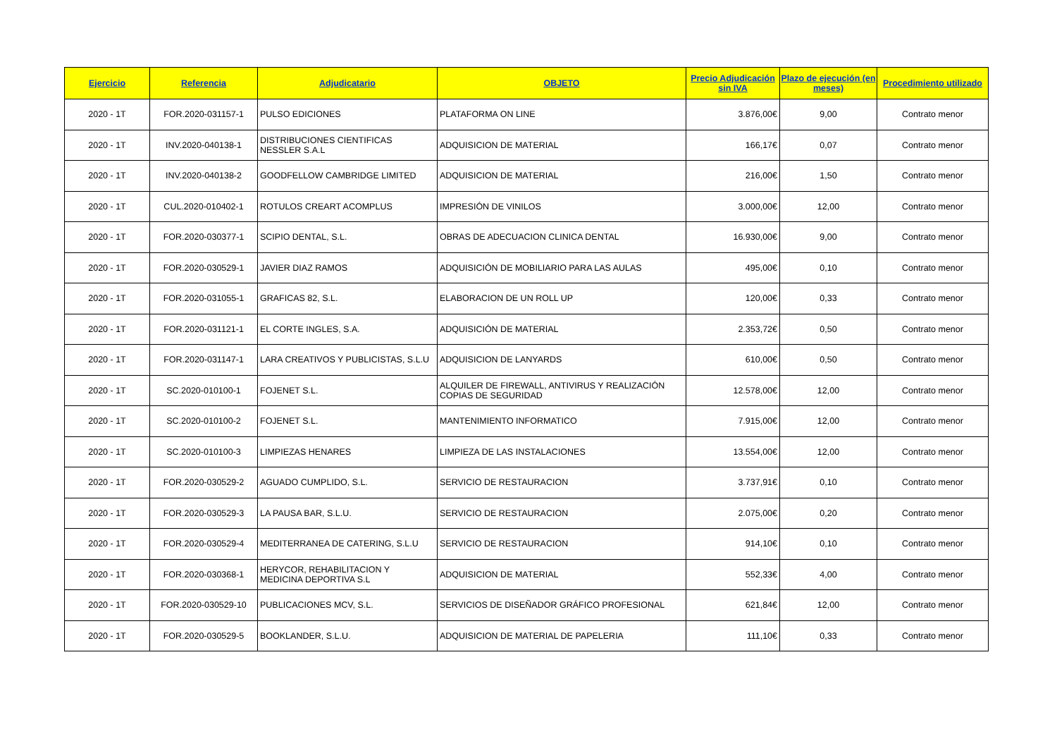| Ejercicio | Referencia | Adjudicatario | OBJETO | Precio Adjudicación sin IVA | Plazo de ejecución (en meses) | Procedimiento utilizado |
| --- | --- | --- | --- | --- | --- | --- |
| 2020 - 1T | FOR.2020-031157-1 | PULSO EDICIONES | PLATAFORMA ON LINE | 3.876,00€ | 9,00 | Contrato menor |
| 2020 - 1T | INV.2020-040138-1 | DISTRIBUCIONES CIENTIFICAS NESSLER S.A.L | ADQUISICION DE MATERIAL | 166,17€ | 0,07 | Contrato menor |
| 2020 - 1T | INV.2020-040138-2 | GOODFELLOW CAMBRIDGE LIMITED | ADQUISICION DE MATERIAL | 216,00€ | 1,50 | Contrato menor |
| 2020 - 1T | CUL.2020-010402-1 | ROTULOS CREART ACOMPLUS | IMPRESIÓN DE VINILOS | 3.000,00€ | 12,00 | Contrato menor |
| 2020 - 1T | FOR.2020-030377-1 | SCIPIO DENTAL, S.L. | OBRAS DE ADECUACION CLINICA DENTAL | 16.930,00€ | 9,00 | Contrato menor |
| 2020 - 1T | FOR.2020-030529-1 | JAVIER DIAZ RAMOS | ADQUISICIÓN DE MOBILIARIO PARA LAS AULAS | 495,00€ | 0,10 | Contrato menor |
| 2020 - 1T | FOR.2020-031055-1 | GRAFICAS 82, S.L. | ELABORACION DE UN ROLL UP | 120,00€ | 0,33 | Contrato menor |
| 2020 - 1T | FOR.2020-031121-1 | EL CORTE INGLES, S.A. | ADQUISICIÓN DE MATERIAL | 2.353,72€ | 0,50 | Contrato menor |
| 2020 - 1T | FOR.2020-031147-1 | LARA CREATIVOS Y PUBLICISTAS, S.L.U | ADQUISICION DE LANYARDS | 610,00€ | 0,50 | Contrato menor |
| 2020 - 1T | SC.2020-010100-1 | FOJENET S.L. | ALQUILER DE FIREWALL, ANTIVIRUS Y REALIZACIÓN COPIAS DE SEGURIDAD | 12.578,00€ | 12,00 | Contrato menor |
| 2020 - 1T | SC.2020-010100-2 | FOJENET S.L. | MANTENIMIENTO INFORMATICO | 7.915,00€ | 12,00 | Contrato menor |
| 2020 - 1T | SC.2020-010100-3 | LIMPIEZAS HENARES | LIMPIEZA DE LAS INSTALACIONES | 13.554,00€ | 12,00 | Contrato menor |
| 2020 - 1T | FOR.2020-030529-2 | AGUADO CUMPLIDO, S.L. | SERVICIO DE RESTAURACION | 3.737,91€ | 0,10 | Contrato menor |
| 2020 - 1T | FOR.2020-030529-3 | LA PAUSA BAR, S.L.U. | SERVICIO DE RESTAURACION | 2.075,00€ | 0,20 | Contrato menor |
| 2020 - 1T | FOR.2020-030529-4 | MEDITERRANEA DE CATERING, S.L.U | SERVICIO DE RESTAURACION | 914,10€ | 0,10 | Contrato menor |
| 2020 - 1T | FOR.2020-030368-1 | HERYCOR, REHABILITACION Y MEDICINA DEPORTIVA S.L | ADQUISICION DE MATERIAL | 552,33€ | 4,00 | Contrato menor |
| 2020 - 1T | FOR.2020-030529-10 | PUBLICACIONES MCV, S.L. | SERVICIOS DE DISEÑADOR GRÁFICO PROFESIONAL | 621,84€ | 12,00 | Contrato menor |
| 2020 - 1T | FOR.2020-030529-5 | BOOKLANDER, S.L.U. | ADQUISICION DE MATERIAL DE PAPELERIA | 111,10€ | 0,33 | Contrato menor |